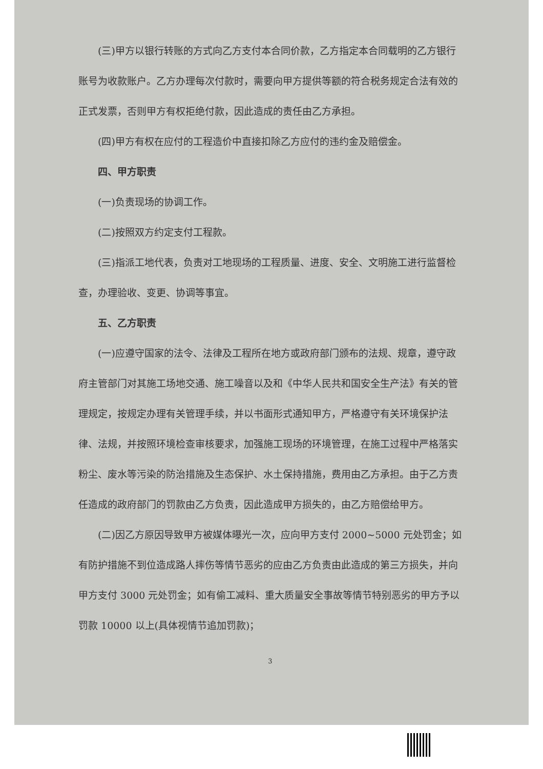(三)甲方以银行转账的方式向乙方支付本合同价款，乙方指定本合同载明的乙方银行账号为收款账户。乙方办理每次付款时，需要向甲方提供等额的符合税务规定合法有效的正式发票，否则甲方有权拒绝付款，因此造成的责任由乙方承担。
(四)甲方有权在应付的工程造价中直接扣除乙方应付的违约金及赔偿金。
四、甲方职责
(一)负责现场的协调工作。
(二)按照双方约定支付工程款。
(三)指派工地代表，负责对工地现场的工程质量、进度、安全、文明施工进行监督检查，办理验收、变更、协调等事宜。
五、乙方职责
(一)应遵守国家的法令、法律及工程所在地方或政府部门颁布的法规、规章，遵守政府主管部门对其施工场地交通、施工噪音以及和《中华人民共和国安全生产法》有关的管理规定，按规定办理有关管理手续，并以书面形式通知甲方，严格遵守有关环境保护法律、法规，并按照环境检查审核要求，加强施工现场的环境管理，在施工过程中严格落实粉尘、废水等污染的防治措施及生态保护、水土保持措施，费用由乙方承担。由于乙方责任造成的政府部门的罚款由乙方负责，因此造成甲方损失的，由乙方赔偿给甲方。
(二)因乙方原因导致甲方被媒体曝光一次，应向甲方支付 2000~5000 元处罚金；如有防护措施不到位造成路人摔伤等情节恶劣的应由乙方负责由此造成的第三方损失，并向甲方支付 3000 元处罚金；如有偷工减料、重大质量安全事故等情节特别恶劣的甲方予以罚款 10000 以上(具体视情节追加罚款)；
3